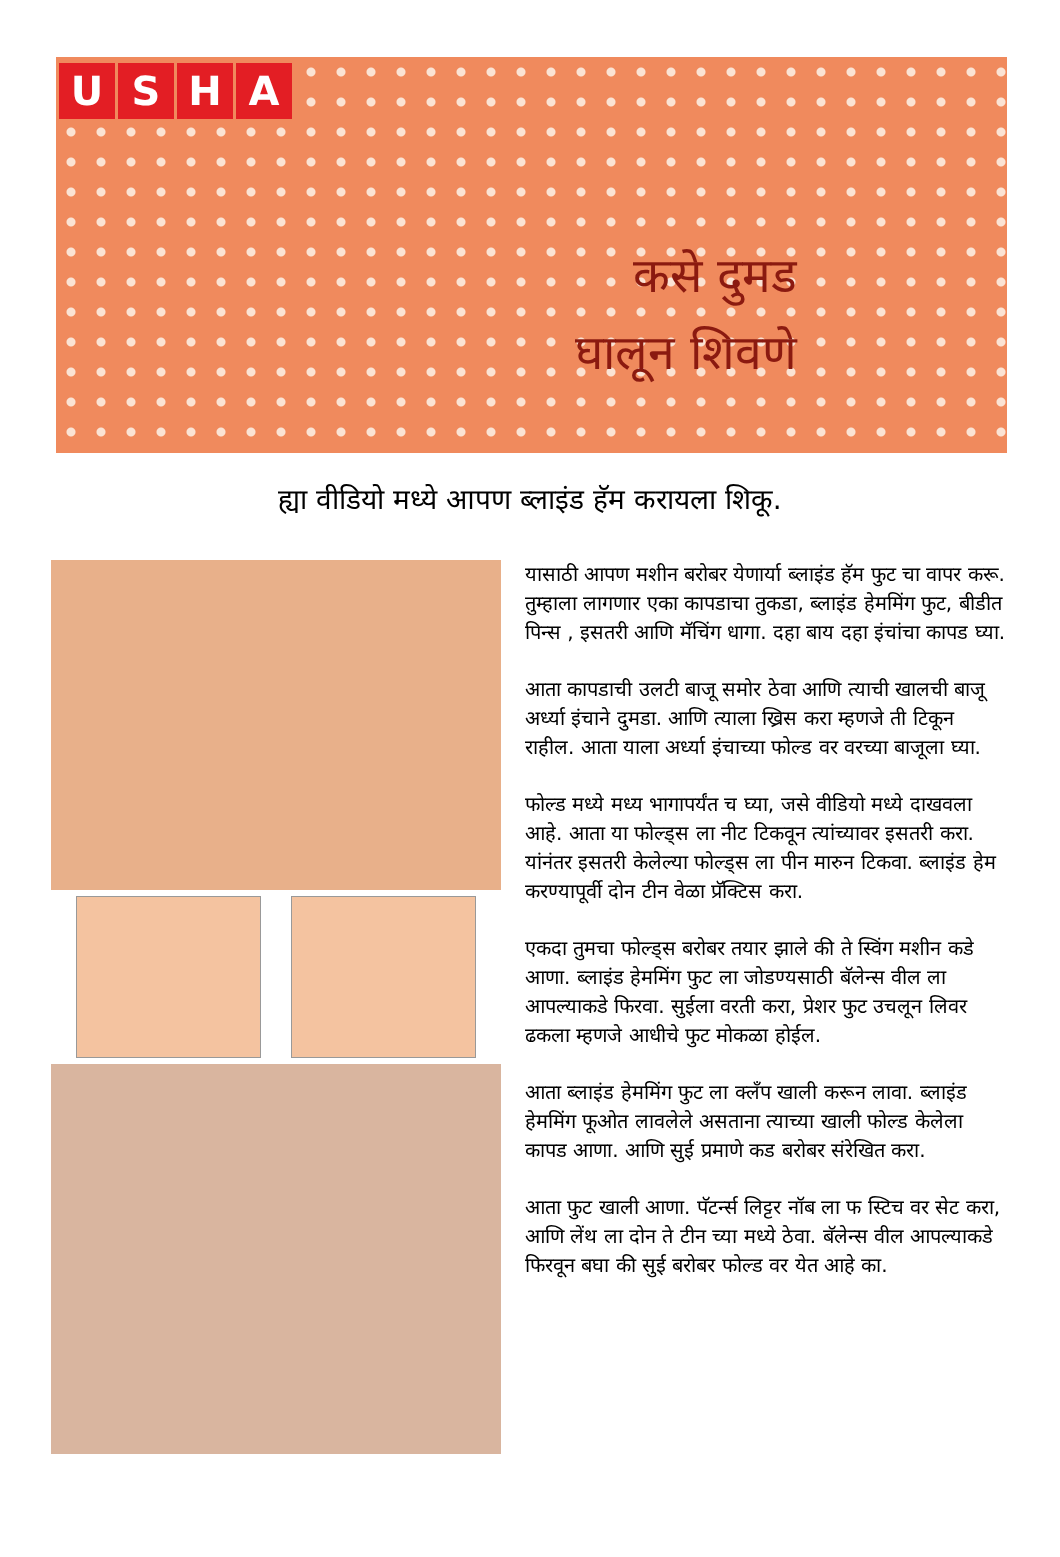USHA
कसे दुमड
घालून शिवणे
ह्या वीडियो मध्ये आपण ब्लाइंड हॅम करायला शिकू.
यासाठी आपण मशीन बरोबर येणार्या ब्लाइंड हॅम फुट चा वापर करू. तुम्हाला लागणार एका कापडाचा तुकडा, ब्लाइंड हेममिंग फुट, बीडीत पिन्स , इसतरी आणि मॅचिंग धागा. दहा बाय दहा इंचांचा कापड घ्या.
आता कापडाची उलटी बाजू समोर ठेवा आणि त्याची खालची बाजू अर्ध्या इंचाने दुमडा. आणि त्याला ख्रिस करा म्हणजे ती टिकून राहील. आता याला अर्ध्या इंचाच्या फोल्ड वर वरच्या बाजूला घ्या.
फोल्ड मध्ये मध्य भागापर्यंत च घ्या, जसे वीडियो मध्ये दाखवला आहे. आता या फोल्ड्स ला नीट टिकवून त्यांच्यावर इसतरी करा. यांनंतर इसतरी केलेल्या फोल्ड्स ला पीन मारुन टिकवा. ब्लाइंड हेम करण्यापूर्वी दोन टीन वेळा प्रॅक्टिस करा.
एकदा तुमचा फोल्ड्स बरोबर तयार झाले की ते स्विंग मशीन कडे आणा. ब्लाइंड हेममिंग फुट ला जोडण्यसाठी बॅलेन्स वील ला आपल्याकडे फिरवा. सुईला वरती करा, प्रेशर फुट उचलून लिवर ढकला म्हणजे आधीचे फुट मोकळा होईल.
आता ब्लाइंड हेममिंग फुट ला क्लँप खाली करून लावा. ब्लाइंड हेममिंग फूओत लावलेले असताना त्याच्या खाली फोल्ड केलेला कापड आणा. आणि सुई प्रमाणे कड बरोबर संरेखित करा.
आता फुट खाली आणा. पॅटर्न्स लिट्टर नॉब ला फ स्टिच वर सेट करा, आणि लेंथ ला दोन ते टीन च्या मध्ये ठेवा. बॅलेन्स वील आपल्याकडे फिरवून बघा की सुई बरोबर फोल्ड वर येत आहे का.